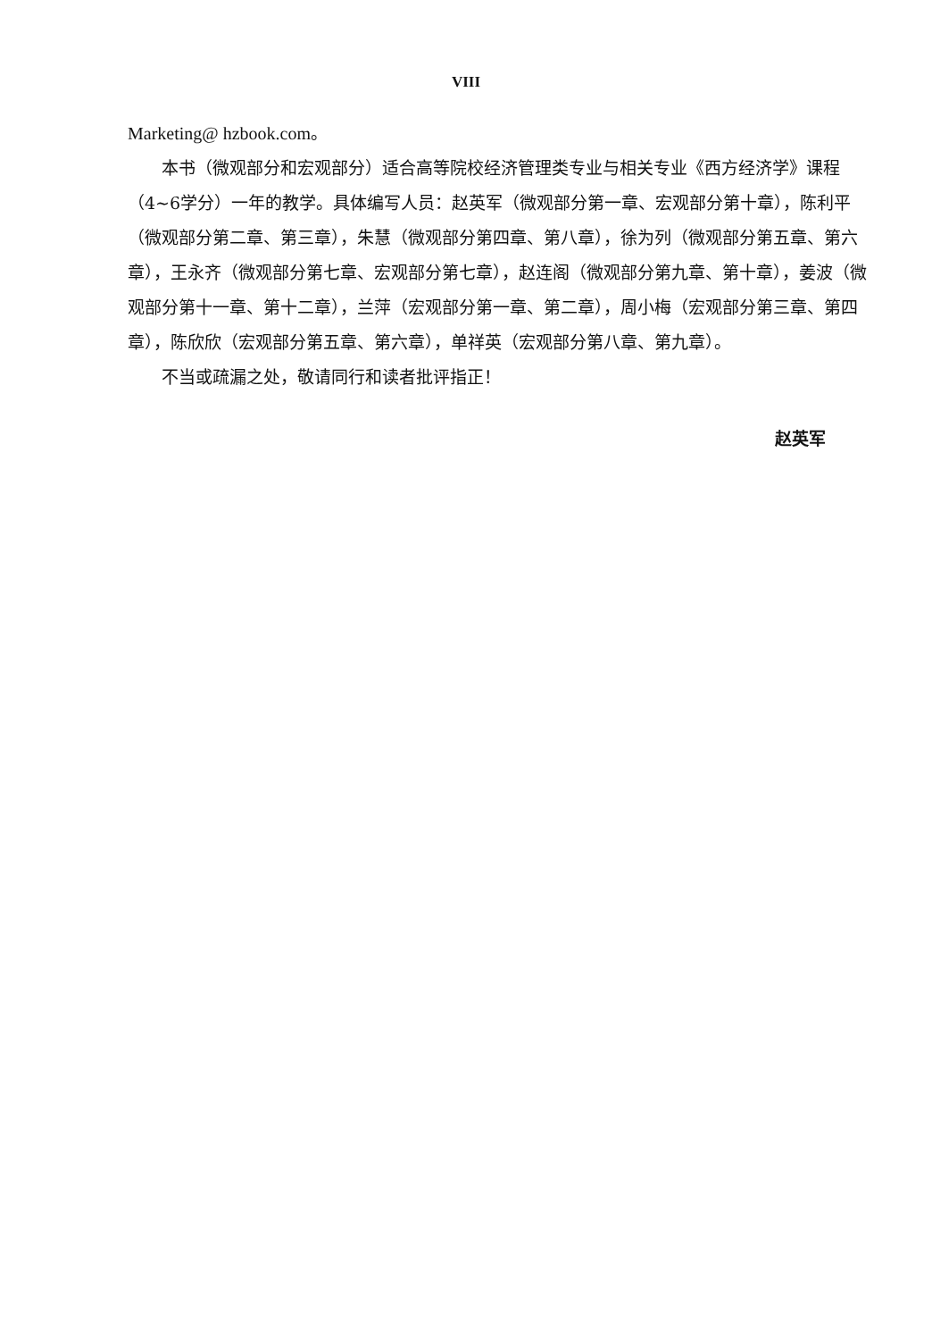VIII
Marketing@ hzbook.com。
本书（微观部分和宏观部分）适合高等院校经济管理类专业与相关专业《西方经济学》课程（4~6学分）一年的教学。具体编写人员：赵英军（微观部分第一章、宏观部分第十章），陈利平（微观部分第二章、第三章），朱慧（微观部分第四章、第八章），徐为列（微观部分第五章、第六章），王永齐（微观部分第七章、宏观部分第七章），赵连阁（微观部分第九章、第十章），姜波（微观部分第十一章、第十二章），兰萍（宏观部分第一章、第二章），周小梅（宏观部分第三章、第四章），陈欣欣（宏观部分第五章、第六章），单祥英（宏观部分第八章、第九章）。
不当或疏漏之处，敬请同行和读者批评指正！
赵英军